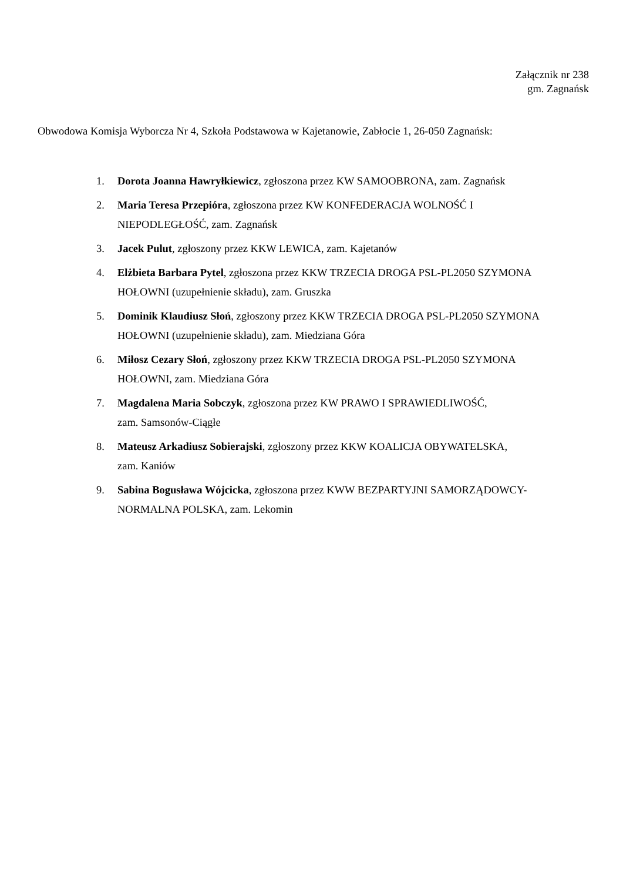Załącznik nr 238
gm. Zagnańsk
Obwodowa Komisja Wyborcza Nr 4, Szkoła Podstawowa w Kajetanowie, Zabłocie 1, 26-050 Zagnańsk:
1. Dorota Joanna Hawryłkiewicz, zgłoszona przez KW SAMOOBRONA, zam. Zagnańsk
2. Maria Teresa Przepióra, zgłoszona przez KW KONFEDERACJA WOLNOŚĆ I
NIEPODLEGŁOŚĆ, zam. Zagnańsk
3. Jacek Pulut, zgłoszony przez KKW LEWICA, zam. Kajetanów
4. Elżbieta Barbara Pytel, zgłoszona przez KKW TRZECIA DROGA PSL-PL2050 SZYMONA
HOŁOWNI (uzupełnienie składu), zam. Gruszka
5. Dominik Klaudiusz Słoń, zgłoszony przez KKW TRZECIA DROGA PSL-PL2050 SZYMONA
HOŁOWNI (uzupełnienie składu), zam. Miedziana Góra
6. Miłosz Cezary Słoń, zgłoszony przez KKW TRZECIA DROGA PSL-PL2050 SZYMONA
HOŁOWNI, zam. Miedziana Góra
7. Magdalena Maria Sobczyk, zgłoszona przez KW PRAWO I SPRAWIEDLIWOŚĆ,
zam. Samsonów-Ciągłe
8. Mateusz Arkadiusz Sobierajski, zgłoszony przez KKW KOALICJA OBYWATELSKA,
zam. Kaniów
9. Sabina Bogusława Wójcicka, zgłoszona przez KWW BEZPARTYJNI SAMORZĄDOWCY-
NORMALNA POLSKA, zam. Lekomin